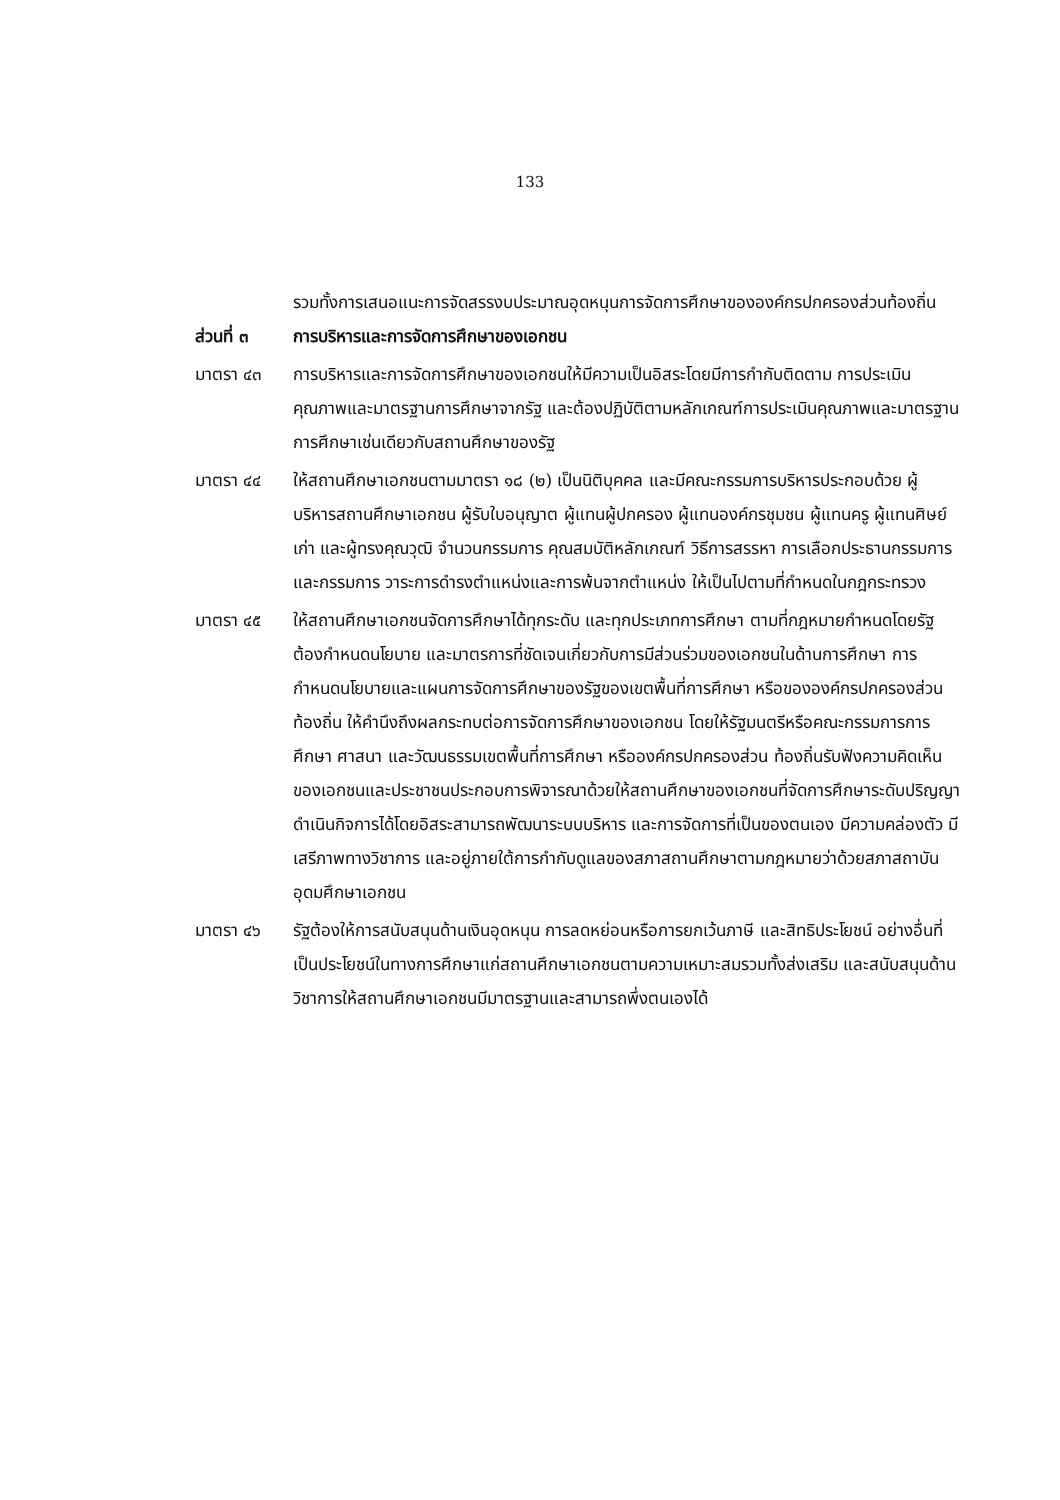133
รวมทั้งการเสนอแนะการจัดสรรงบประมาณอุดหนุนการจัดการศึกษาขององค์กรปกครองส่วนท้องถิ่น
ส่วนที่ ๓ การบริหารและการจัดการศึกษาของเอกชน
มาตรา ๔๓ การบริหารและการจัดการศึกษาของเอกชนให้มีความเป็นอิสระโดยมีการกำกับติดตาม การประเมินคุณภาพและมาตรฐานการศึกษาจากรัฐ และต้องปฏิบัติตามหลักเกณฑ์การประเมินคุณภาพและมาตรฐานการศึกษาเช่นเดียวกับสถานศึกษาของรัฐ
มาตรา ๔๔ ให้สถานศึกษาเอกชนตามมาตรา ๑๘ (๒) เป็นนิติบุคคล และมีคณะกรรมการบริหารประกอบด้วย ผู้บริหารสถานศึกษาเอกชน ผู้รับใบอนุญาต ผู้แทนผู้ปกครอง ผู้แทนองค์กรชุมชน ผู้แทนครู ผู้แทนศิษย์เก่า และผู้ทรงคุณวุฒิ จำนวนกรรมการ คุณสมบัติหลักเกณฑ์ วิธีการสรรหา การเลือกประธานกรรมการและกรรมการ วาระการดำรงตำแหน่งและการพ้นจากตำแหน่ง ให้เป็นไปตามที่กำหนดในกฎกระทรวง
มาตรา ๔๕ ให้สถานศึกษาเอกชนจัดการศึกษาได้ทุกระดับ และทุกประเภทการศึกษา ตามที่กฎหมายกำหนดโดยรัฐต้องกำหนดนโยบาย และมาตรการที่ชัดเจนเกี่ยวกับการมีส่วนร่วมของเอกชนในด้านการศึกษา การกำหนดนโยบายและแผนการจัดการศึกษาของรัฐของเขตพื้นที่การศึกษา หรือขององค์กรปกครองส่วนท้องถิ่น ให้คำนึงถึงผลกระทบต่อการจัดการศึกษาของเอกชน โดยให้รัฐมนตรีหรือคณะกรรมการการศึกษา ศาสนา และวัฒนธรรมเขตพื้นที่การศึกษา หรือองค์กรปกครองส่วน ท้องถิ่นรับฟังความคิดเห็นของเอกชนและประชาชนประกอบการพิจารณาด้วยให้สถานศึกษาของเอกชนที่จัดการศึกษาระดับปริญญาดำเนินกิจการได้โดยอิสระสามารถพัฒนาระบบบริหาร และการจัดการที่เป็นของตนเอง มีความคล่องตัว มีเสรีภาพทางวิชาการ และอยู่ภายใต้การกำกับดูแลของสภาสถานศึกษาตามกฎหมายว่าด้วยสภาสถาบันอุดมศึกษาเอกชน
มาตรา ๔๖ รัฐต้องให้การสนับสนุนด้านเงินอุดหนุน การลดหย่อนหรือการยกเว้นภาษี และสิทธิประโยชน์ อย่างอื่นที่เป็นประโยชน์ในทางการศึกษาแก่สถานศึกษาเอกชนตามความเหมาะสมรวมทั้งส่งเสริม และสนับสนุนด้านวิชาการให้สถานศึกษาเอกชนมีมาตรฐานและสามารถพึ่งตนเองได้